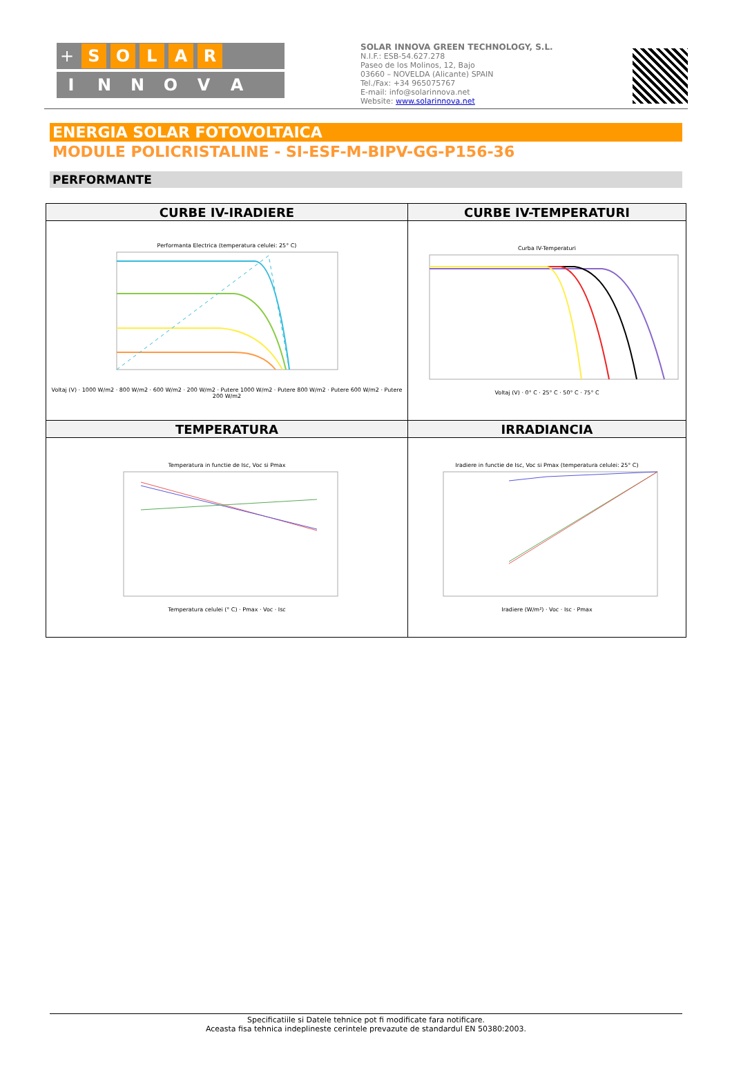+
S O L A R
INNOVA
SOLAR INNOVA GREEN TECHNOLOGY, S.L.
N.I.F.: ESB-54.627.278
Paseo de los Molinos, 12, Bajo
03660 – NOVELDA (Alicante) SPAIN
Tel./Fax: +34 965075767
E-mail: info@solarinnova.net
Website: www.solarinnova.net
ENERGIA SOLAR FOTOVOLTAICA
MODULE POLICRISTALINE - SI-ESF-M-BIPV-GG-P156-36
PERFORMANTE
| CURBE IV-IRADIERE | CURBE IV-TEMPERATURI |
| --- | --- |
| Performanta Electrica (temperatura celulei: 25° C) Voltaj (V) · 1000 W/m2 · 800 W/m2 · 600 W/m2 · 200 W/m2 · Putere 1000 W/m2 · Putere 800 W/m2 · Putere 600 W/m2 · Putere 200 W/m2 | Curba IV-Temperaturi Voltaj (V) · 0° C · 25° C · 50° C · 75° C |
| TEMPERATURA | IRRADIANCIA |
| Temperatura in functie de Isc, Voc si Pmax Temperatura celulei (° C) · Pmax · Voc · Isc | Iradiere in functie de Isc, Voc si Pmax (temperatura celulei: 25° C) Iradiere (W/m²) · Voc · Isc · Pmax |
Specificatiile si Datele tehnice pot fi modificate fara notificare.
Aceasta fisa tehnica indeplineste cerintele prevazute de standardul EN 50380:2003.